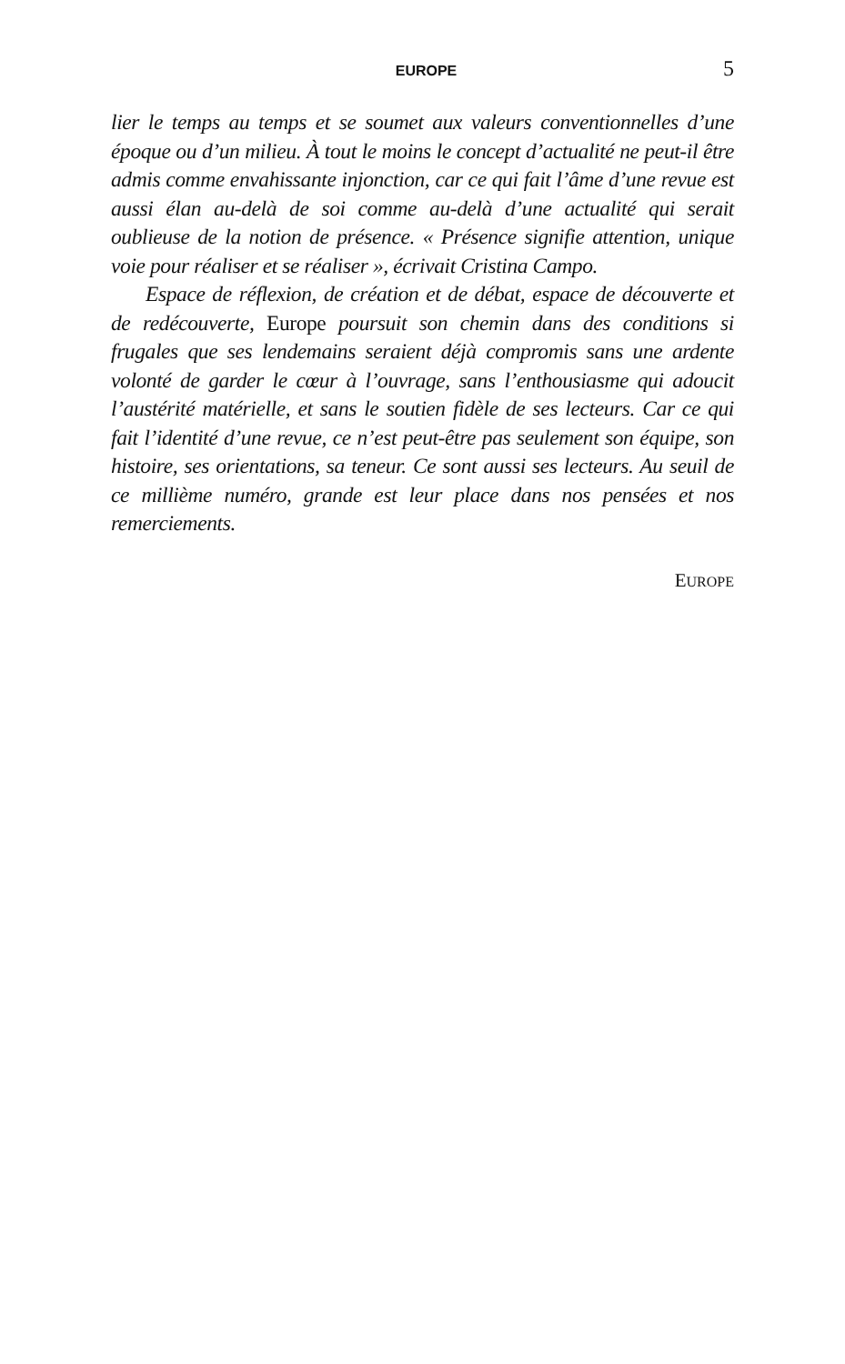EUROPE 5
lier le temps au temps et se soumet aux valeurs conventionnelles d’une époque ou d’un milieu. À tout le moins le concept d’actualité ne peut-il être admis comme envahissante injonction, car ce qui fait l’âme d’une revue est aussi élan au-delà de soi comme au-delà d’une actualité qui serait oublieuse de la notion de présence. « Présence signifie attention, unique voie pour réaliser et se réaliser », écrivait Cristina Campo.
Espace de réflexion, de création et de débat, espace de découverte et de redécouverte, Europe poursuit son chemin dans des conditions si frugales que ses lendemains seraient déjà compromis sans une ardente volonté de garder le cœur à l’ouvrage, sans l’enthousiasme qui adoucit l’austérité matérielle, et sans le soutien fidèle de ses lecteurs. Car ce qui fait l’identité d’une revue, ce n’est peut-être pas seulement son équipe, son histoire, ses orientations, sa teneur. Ce sont aussi ses lecteurs. Au seuil de ce millième numéro, grande est leur place dans nos pensées et nos remerciements.
EUROPE